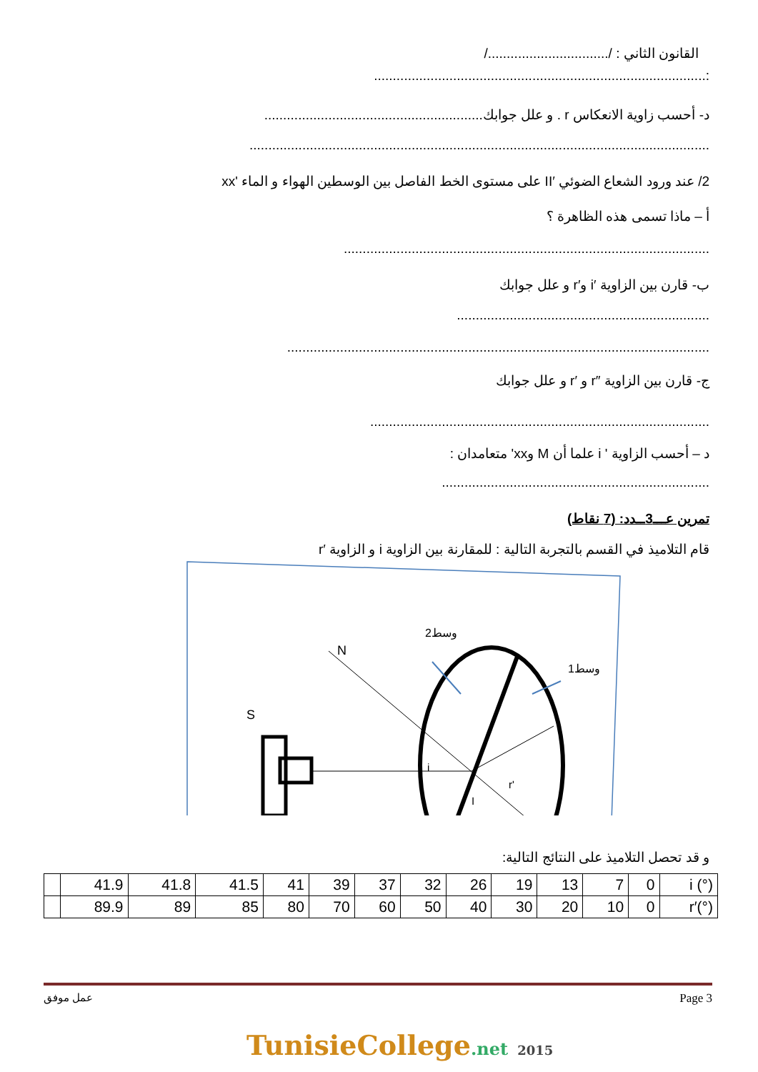القانون الثاني : /................................/
:........................................................................................
د- أحسب زاوية الانعكاس r . و علل جوابك..........................................................
..........................................................................................................................
2/ عند ورود الشعاع الضوئي ′II على مستوى الخط الفاصل بين الوسطين الهواء و الماء 'xx
أ – ماذا تسمى هذه الظاهرة ؟
.................................................................................................
ب- قارن بين الزاوية ′i و′r و علل جوابك
...................................................................
................................................................................................................
ج- قارن بين الزاوية ″r و ′r و علل جوابك
..........................................................................................
د – أحسب الزاوية ' i علما أن M وxx' متعامدان :
.......................................................................
تمرين عـــ3ــدد: (7 نقاط)
قام التلاميذ في القسم بالتجربة التالية : للمقارنة بين الزاوية i و الزاوية ′r
S
N
وسط2
وسط1
i
r'
I
و قد تحصل التلاميذ على النتائج التالية:
| | 41.9 | 41.8 | 41.5 | 41 | 39 | 37 | 32 | 26 | 19 | 13 | 7 | 0 | i (°) |
| | 89.9 | 89 | 85 | 80 | 70 | 60 | 50 | 40 | 30 | 20 | 10 | 0 | r′(°) |
عمل موفق Page 3
TunisieCollege.net 2015